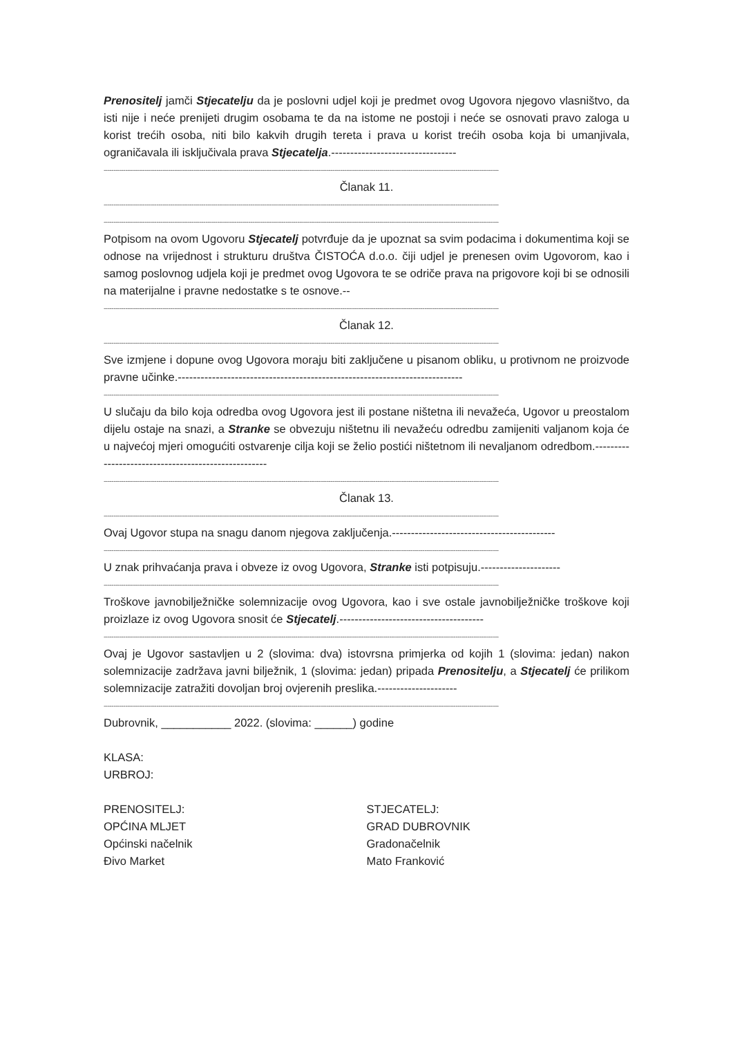Prenositelj jamči Stjecatelju da je poslovni udjel koji je predmet ovog Ugovora njegovo vlasništvo, da isti nije i neće prenijeti drugim osobama te da na istome ne postoji i neće se osnovati pravo zaloga u korist trećih osoba, niti bilo kakvih drugih tereta i prava u korist trećih osoba koja bi umanjivala, ograničavala ili isključivala prava Stjecatelja.---------------------------------
----------------------------------------------------------------------------------------------------------------------------------------------------------------------------------------------------------
Članak 11.
----------------------------------------------------------------------------------------------------------------------------------------------------------------------------------------------------------
----------------------------------------------------------------------------------------------------------------------------------------------------------------------------------------------------------
Potpisom na ovom Ugovoru Stjecatelj potvrđuje da je upoznat sa svim podacima i dokumentima koji se odnose na vrijednost i strukturu društva ČISTOĆA d.o.o. čiji udjel je prenesen ovim Ugovorom, kao i samog poslovnog udjela koji je predmet ovog Ugovora te se odriče prava na prigovore koji bi se odnosili na materijalne i pravne nedostatke s te osnove.--
----------------------------------------------------------------------------------------------------------------------------------------------------------------------------------------------------------
Članak 12.
----------------------------------------------------------------------------------------------------------------------------------------------------------------------------------------------------------
Sve izmjene i dopune ovog Ugovora moraju biti zaključene u pisanom obliku, u protivnom ne proizvode pravne učinke.---------------------------------------------------------------------------
----------------------------------------------------------------------------------------------------------------------------------------------------------------------------------------------------------
U slučaju da bilo koja odredba ovog Ugovora jest ili postane ništetna ili nevažeća, Ugovor u preostalom dijelu ostaje na snazi, a Stranke se obvezuju ništetnu ili nevažeću odredbu zamijeniti valjanom koja će u najvećoj mjeri omogućiti ostvarenje cilja koji se želio postići ništetnom ili nevaljanom odredbom.----------------------------------------------------
----------------------------------------------------------------------------------------------------------------------------------------------------------------------------------------------------------
Članak 13.
----------------------------------------------------------------------------------------------------------------------------------------------------------------------------------------------------------
Ovaj Ugovor stupa na snagu danom njegova zaključenja.-------------------------------------------
----------------------------------------------------------------------------------------------------------------------------------------------------------------------------------------------------------
U znak prihvaćanja prava i obveze iz ovog Ugovora, Stranke isti potpisuju.---------------------
----------------------------------------------------------------------------------------------------------------------------------------------------------------------------------------------------------
Troškove javnobilježničke solemnizacije ovog Ugovora, kao i sve ostale javnobilježničke troškove koji proizlaze iz ovog Ugovora snosit će Stjecatelj.--------------------------------------
----------------------------------------------------------------------------------------------------------------------------------------------------------------------------------------------------------
Ovaj je Ugovor sastavljen u 2 (slovima: dva) istovrsna primjerka od kojih 1 (slovima: jedan) nakon solemnizacije zadržava javni bilježnik, 1 (slovima: jedan) pripada Prenositelju, a Stjecatelj će prilikom solemnizacije zatražiti dovoljan broj ovjerenih preslika.---------------------
----------------------------------------------------------------------------------------------------------------------------------------------------------------------------------------------------------
Dubrovnik, ___________ 2022. (slovima: ______) godine
KLASA:
URBROJ:
PRENOSITELJ:
OPĆINA MLJET
Općinski načelnik
Đivo Market
STJECATELJ:
GRAD DUBROVNIK
Gradonačelnik
Mato Franković